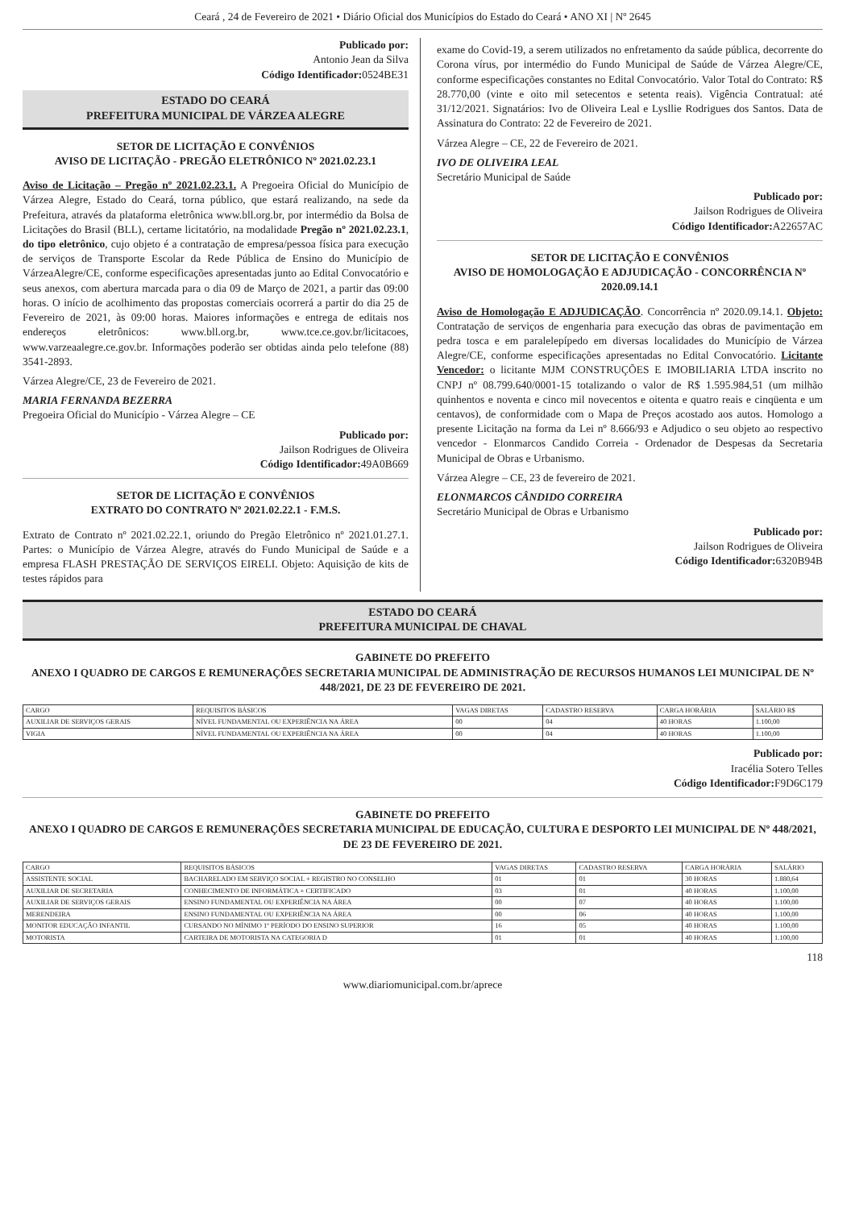Ceará , 24 de Fevereiro de 2021 • Diário Oficial dos Municípios do Estado do Ceará • ANO XI | Nº 2645
Publicado por:
Antonio Jean da Silva
Código Identificador: 0524BE31
ESTADO DO CEARÁ
PREFEITURA MUNICIPAL DE VÁRZEA ALEGRE
SETOR DE LICITAÇÃO E CONVÊNIOS
AVISO DE LICITAÇÃO - PREGÃO ELETRÔNICO Nº 2021.02.23.1
Aviso de Licitação – Pregão nº 2021.02.23.1. A Pregoeira Oficial do Município de Várzea Alegre, Estado do Ceará, torna público, que estará realizando, na sede da Prefeitura, através da plataforma eletrônica www.bll.org.br, por intermédio da Bolsa de Licitações do Brasil (BLL), certame licitatório, na modalidade Pregão nº 2021.02.23.1, do tipo eletrônico, cujo objeto é a contratação de empresa/pessoa física para execução de serviços de Transporte Escolar da Rede Pública de Ensino do Município de VárzeaAlegre/CE, conforme especificações apresentadas junto ao Edital Convocatório e seus anexos, com abertura marcada para o dia 09 de Março de 2021, a partir das 09:00 horas. O início de acolhimento das propostas comerciais ocorrerá a partir do dia 25 de Fevereiro de 2021, às 09:00 horas. Maiores informações e entrega de editais nos endereços eletrônicos: www.bll.org.br, www.tce.ce.gov.br/licitacoes, www.varzeaalegre.ce.gov.br. Informações poderão ser obtidas ainda pelo telefone (88) 3541-2893.
Várzea Alegre/CE, 23 de Fevereiro de 2021.
MARIA FERNANDA BEZERRA
Pregoeira Oficial do Município - Várzea Alegre – CE
Publicado por:
Jailson Rodrigues de Oliveira
Código Identificador: 49A0B669
SETOR DE LICITAÇÃO E CONVÊNIOS
EXTRATO DO CONTRATO Nº 2021.02.22.1 - F.M.S.
Extrato de Contrato nº 2021.02.22.1, oriundo do Pregão Eletrônico nº 2021.01.27.1. Partes: o Município de Várzea Alegre, através do Fundo Municipal de Saúde e a empresa FLASH PRESTAÇÃO DE SERVIÇOS EIRELI. Objeto: Aquisição de kits de testes rápidos para
exame do Covid-19, a serem utilizados no enfretamento da saúde pública, decorrente do Corona vírus, por intermédio do Fundo Municipal de Saúde de Várzea Alegre/CE, conforme especificações constantes no Edital Convocatório. Valor Total do Contrato: R$ 28.770,00 (vinte e oito mil setecentos e setenta reais). Vigência Contratual: até 31/12/2021. Signatários: Ivo de Oliveira Leal e Lysllie Rodrigues dos Santos. Data de Assinatura do Contrato: 22 de Fevereiro de 2021.
Várzea Alegre – CE, 22 de Fevereiro de 2021.
IVO DE OLIVEIRA LEAL
Secretário Municipal de Saúde
Publicado por:
Jailson Rodrigues de Oliveira
Código Identificador: A22657AC
SETOR DE LICITAÇÃO E CONVÊNIOS
AVISO DE HOMOLOGAÇÃO E ADJUDICAÇÃO - CONCORRÊNCIA Nº 2020.09.14.1
Aviso de Homologação E ADJUDICAÇÃO. Concorrência nº 2020.09.14.1. Objeto: Contratação de serviços de engenharia para execução das obras de pavimentação em pedra tosca e em paralelepípedo em diversas localidades do Município de Várzea Alegre/CE, conforme especificações apresentadas no Edital Convocatório. Licitante Vencedor: o licitante MJM CONSTRUÇÕES E IMOBILIARIA LTDA inscrito no CNPJ nº 08.799.640/0001-15 totalizando o valor de R$ 1.595.984,51 (um milhão quinhentos e noventa e cinco mil novecentos e oitenta e quatro reais e cinqüenta e um centavos), de conformidade com o Mapa de Preços acostado aos autos. Homologo a presente Licitação na forma da Lei nº 8.666/93 e Adjudico o seu objeto ao respectivo vencedor - Elonmarcos Candido Correia - Ordenador de Despesas da Secretaria Municipal de Obras e Urbanismo.
Várzea Alegre – CE, 23 de fevereiro de 2021.
ELONMARCOS CÂNDIDO CORREIRA
Secretário Municipal de Obras e Urbanismo
Publicado por:
Jailson Rodrigues de Oliveira
Código Identificador: 6320B94B
ESTADO DO CEARÁ
PREFEITURA MUNICIPAL DE CHAVAL
GABINETE DO PREFEITO
ANEXO I QUADRO DE CARGOS E REMUNERAÇÕES SECRETARIA MUNICIPAL DE ADMINISTRAÇÃO DE RECURSOS HUMANOS LEI MUNICIPAL DE Nº 448/2021, DE 23 DE FEVEREIRO DE 2021.
| CARGO | REQUISITOS BÁSICOS | VAGAS DIRETAS | CADASTRO RESERVA | CARGA HORÁRIA | SALÁRIO R$ |
| --- | --- | --- | --- | --- | --- |
| AUXILIAR DE SERVIÇOS GERAIS | NÍVEL FUNDAMENTAL OU EXPERIÊNCIA NA ÁREA | 00 | 04 | 40 HORAS | 1.100,00 |
| VIGIA | NÍVEL FUNDAMENTAL OU EXPERIÊNCIA NA ÁREA | 00 | 04 | 40 HORAS | 1.100,00 |
Publicado por:
Iracélia Sotero Telles
Código Identificador: F9D6C179
GABINETE DO PREFEITO
ANEXO I QUADRO DE CARGOS E REMUNERAÇÕES SECRETARIA MUNICIPAL DE EDUCAÇÃO, CULTURA E DESPORTO LEI MUNICIPAL DE Nº 448/2021, DE 23 DE FEVEREIRO DE 2021.
| CARGO | REQUISITOS BÁSICOS | VAGAS DIRETAS | CADASTRO RESERVA | CARGA HORÁRIA | SALÁRIO |
| --- | --- | --- | --- | --- | --- |
| ASSISTENTE SOCIAL | BACHARELADO EM SERVIÇO SOCIAL + REGISTRO NO CONSELHO | 01 | 01 | 30 HORAS | 1.880,64 |
| AUXILIAR DE SECRETARIA | CONHECIMENTO DE INFORMÁTICA + CERTIFICADO | 03 | 01 | 40 HORAS | 1.100,00 |
| AUXILIAR DE SERVIÇOS GERAIS | ENSINO FUNDAMENTAL OU EXPERIÊNCIA NA ÁREA | 00 | 07 | 40 HORAS | 1.100,00 |
| MERENDEIRA | ENSINO FUNDAMENTAL OU EXPERIÊNCIA NA ÁREA | 00 | 06 | 40 HORAS | 1.100,00 |
| MONITOR EDUCAÇÃO INFANTIL | CURSANDO NO MÍNIMO 1º PERÍODO DO ENSINO SUPERIOR | 16 | 05 | 40 HORAS | 1.100,00 |
| MOTORISTA | CARTEIRA DE MOTORISTA NA CATEGORIA D | 01 | 01 | 40 HORAS | 1.100,00 |
118
www.diariomunicipal.com.br/aprece